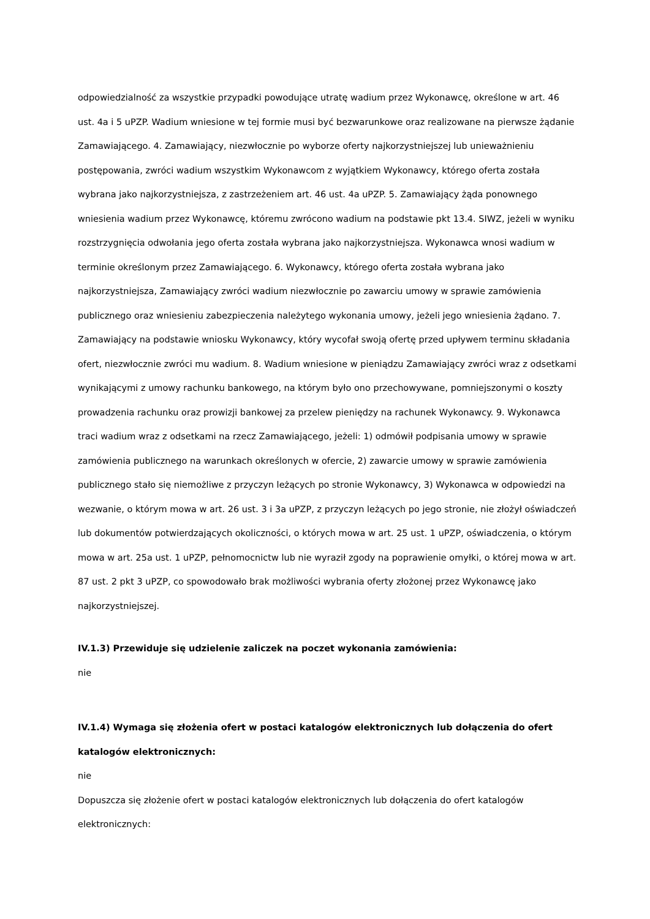odpowiedzialność za wszystkie przypadki powodujące utratę wadium przez Wykonawcę, określone w art. 46 ust. 4a i 5 uPZP. Wadium wniesione w tej formie musi być bezwarunkowe oraz realizowane na pierwsze żądanie Zamawiającego. 4. Zamawiający, niezwłocznie po wyborze oferty najkorzystniejszej lub unieważnieniu postępowania, zwróci wadium wszystkim Wykonawcom z wyjątkiem Wykonawcy, którego oferta została wybrana jako najkorzystniejsza, z zastrzeżeniem art. 46 ust. 4a uPZP. 5. Zamawiający żąda ponownego wniesienia wadium przez Wykonawcę, któremu zwrócono wadium na podstawie pkt 13.4. SIWZ, jeżeli w wyniku rozstrzygnięcia odwołania jego oferta została wybrana jako najkorzystniejsza. Wykonawca wnosi wadium w terminie określonym przez Zamawiającego. 6. Wykonawcy, którego oferta została wybrana jako najkorzystniejsza, Zamawiający zwróci wadium niezwłocznie po zawarciu umowy w sprawie zamówienia publicznego oraz wniesieniu zabezpieczenia należytego wykonania umowy, jeżeli jego wniesienia żądano. 7. Zamawiający na podstawie wniosku Wykonawcy, który wycofał swoją ofertę przed upływem terminu składania ofert, niezwłocznie zwróci mu wadium. 8. Wadium wniesione w pieniądzu Zamawiający zwróci wraz z odsetkami wynikającymi z umowy rachunku bankowego, na którym było ono przechowywane, pomniejszonymi o koszty prowadzenia rachunku oraz prowizji bankowej za przelew pieniędzy na rachunek Wykonawcy. 9. Wykonawca traci wadium wraz z odsetkami na rzecz Zamawiającego, jeżeli: 1) odmówił podpisania umowy w sprawie zamówienia publicznego na warunkach określonych w ofercie, 2) zawarcie umowy w sprawie zamówienia publicznego stało się niemożliwe z przyczyn leżących po stronie Wykonawcy, 3) Wykonawca w odpowiedzi na wezwanie, o którym mowa w art. 26 ust. 3 i 3a uPZP, z przyczyn leżących po jego stronie, nie złożył oświadczeń lub dokumentów potwierdzających okoliczności, o których mowa w art. 25 ust. 1 uPZP, oświadczenia, o którym mowa w art. 25a ust. 1 uPZP, pełnomocnictw lub nie wyraził zgody na poprawienie omyłki, o której mowa w art. 87 ust. 2 pkt 3 uPZP, co spowodowało brak możliwości wybrania oferty złożonej przez Wykonawcę jako najkorzystniejszej.
IV.1.3) Przewiduje się udzielenie zaliczek na poczet wykonania zamówienia:
nie
IV.1.4) Wymaga się złożenia ofert w postaci katalogów elektronicznych lub dołączenia do ofert katalogów elektronicznych:
nie
Dopuszcza się złożenie ofert w postaci katalogów elektronicznych lub dołączenia do ofert katalogów elektronicznych: